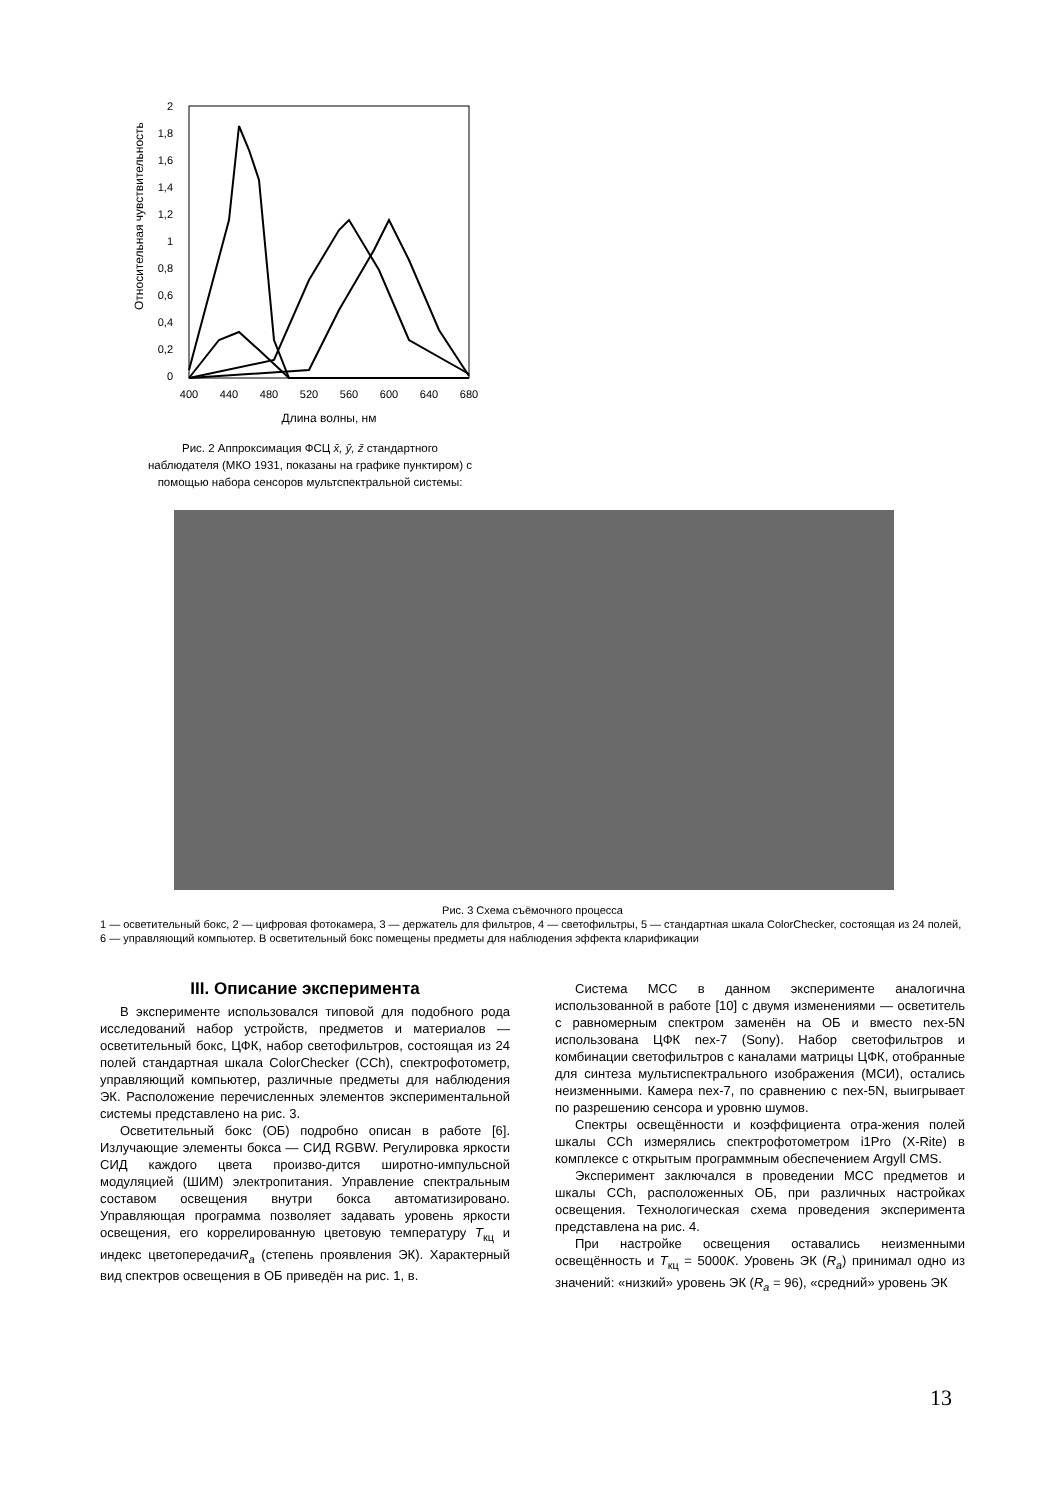Относительная чувствительность
2
1,8
1,6
1,4
1,2
1
0,8
0,6
0,4
0,2
0
400
440
480
520
560
600
640
680
Длина волны, нм
Рис. 2 Аппроксимация ФСЦ x̄, ȳ, z̄ стандартного
наблюдателя (МКО 1931, показаны на графике пунктиром) с
помощью набора сенсоров мультспектральной системы:
Рис. 3 Схема съёмочного процесса
1 — осветительный бокс, 2 — цифровая фотокамера, 3 — держатель для фильтров, 4 — светофильтры, 5 — стандартная шкала ColorChecker, состоящая из 24 полей, 6 — управляющий компьютер. В осветительный бокс помещены предметы для наблюдения эффекта кларификации
III. Описание эксперимента
В эксперименте использовался типовой для подобного рода исследований набор устройств, предметов и материалов — осветительный бокс, ЦФК, набор светофильтров, состоящая из 24 полей стандартная шкала ColorChecker (CCh), спектрофотометр, управляющий компьютер, различные предметы для наблюдения ЭК. Расположение перечисленных элементов экспериментальной системы представлено на рис. 3.
Осветительный бокс (ОБ) подробно описан в работе [6]. Излучающие элементы бокса — СИД RGBW. Регулировка яркости СИД каждого цвета произво-дится широтно-импульсной модуляцией (ШИМ) электропитания. Управление спектральным составом освещения внутри бокса автоматизировано. Управляющая программа позволяет задавать уровень яркости освещения, его коррелированную цветовую температуру T<sub>кц</sub> и индекс цветопередачиR<sub>a</sub> (степень проявления ЭК). Характерный вид спектров освещения в ОБ приведён на рис. 1, в.
Система МСС в данном эксперименте аналогична использованной в работе [10] с двумя изменениями — осветитель с равномерным спектром заменён на ОБ и вместо nex-5N использована ЦФК nex-7 (Sony). Набор светофильтров и комбинации светофильтров с каналами матрицы ЦФК, отобранные для синтеза мультиспектрального изображения (МСИ), остались неизменными. Камера nex-7, по сравнению с nex-5N, выигрывает по разрешению сенсора и уровню шумов.
Спектры освещённости и коэффициента отра-жения полей шкалы CCh измерялись спектрофотометром i1Pro (X-Rite) в комплексе с открытым программным обеспечением Argyll CMS.
Эксперимент заключался в проведении МСС предметов и шкалы CCh, расположенных ОБ, при различных настройках освещения. Технологическая схема проведения эксперимента представлена на рис. 4.
При настройке освещения оставались неизменными освещённость и T<sub>кц</sub> = 5000K. Уровень ЭК (R<sub>a</sub>) принимал одно из значений: «низкий» уровень ЭК (R<sub>a</sub> = 96), «средний» уровень ЭК
13